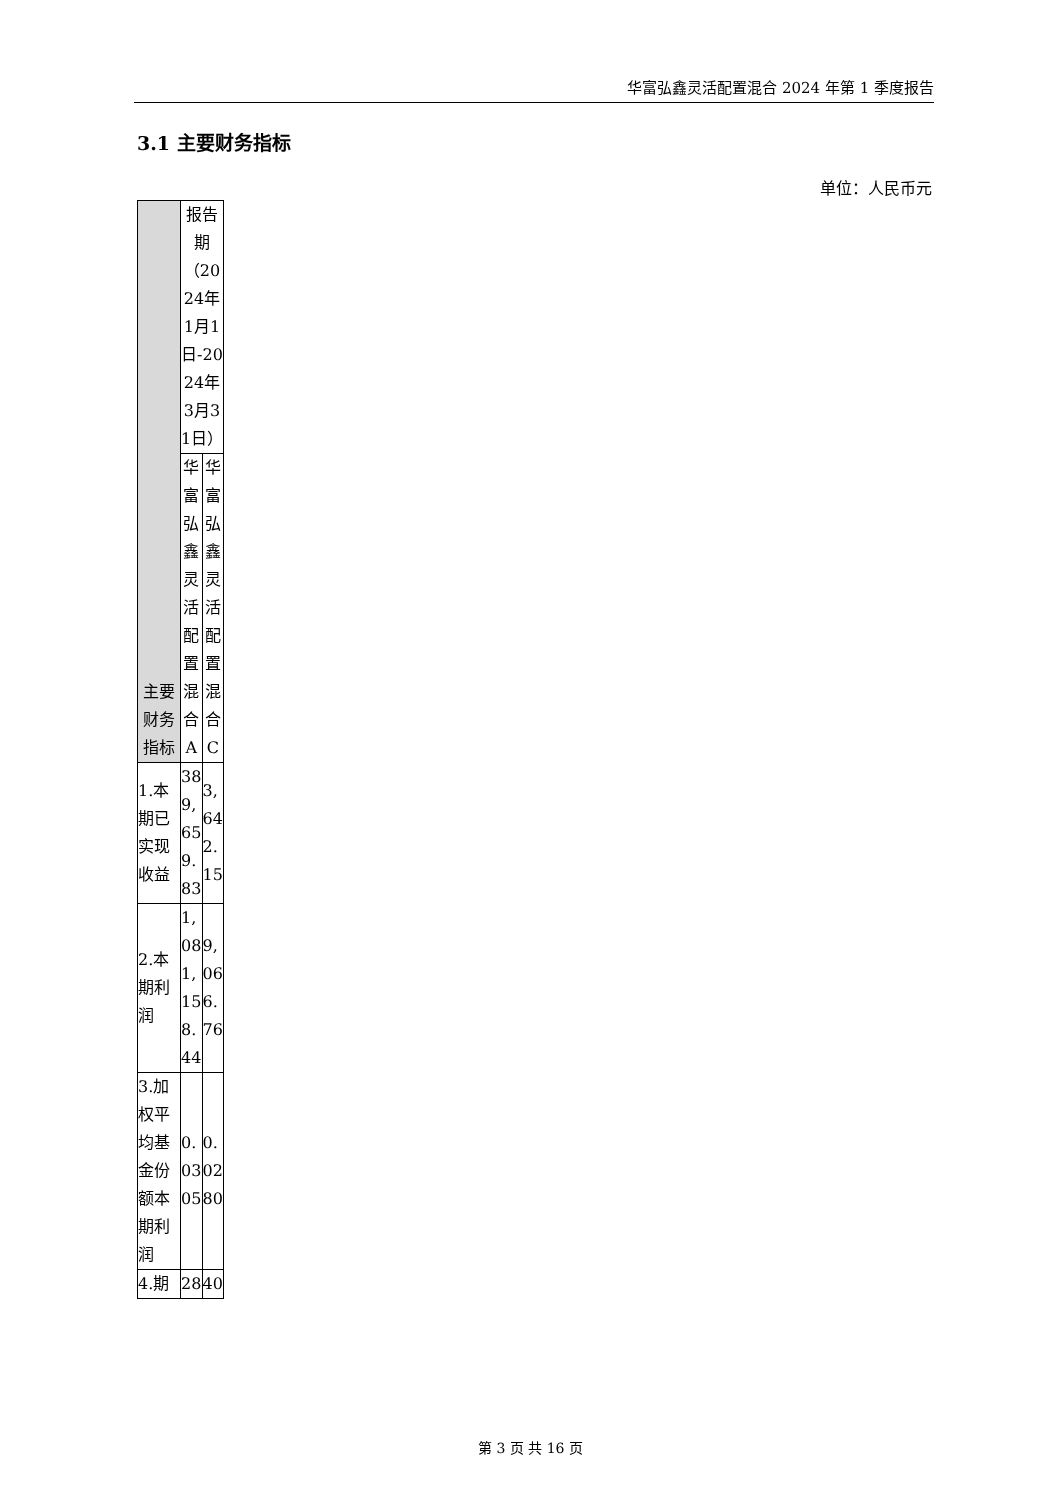华富弘鑫灵活配置混合 2024 年第 1 季度报告
3.1 主要财务指标
单位：人民币元
| 主要财务指标 | 报告期（2024年1月1日-2024年3月31日） | |
| --- | --- | --- |
| | 华富弘鑫灵活配置混合A | 华富弘鑫灵活配置混合C |
| 1.本期已实现收益 | 389,659.83 | 3,642.15 |
| 2.本期利润 | 1,081,158.44 | 9,066.76 |
| 3.加权平均基金份额本期利润 | 0.0305 | 0.0280 |
| 4.期 | 28 | 40 |
第 3 页 共 16 页